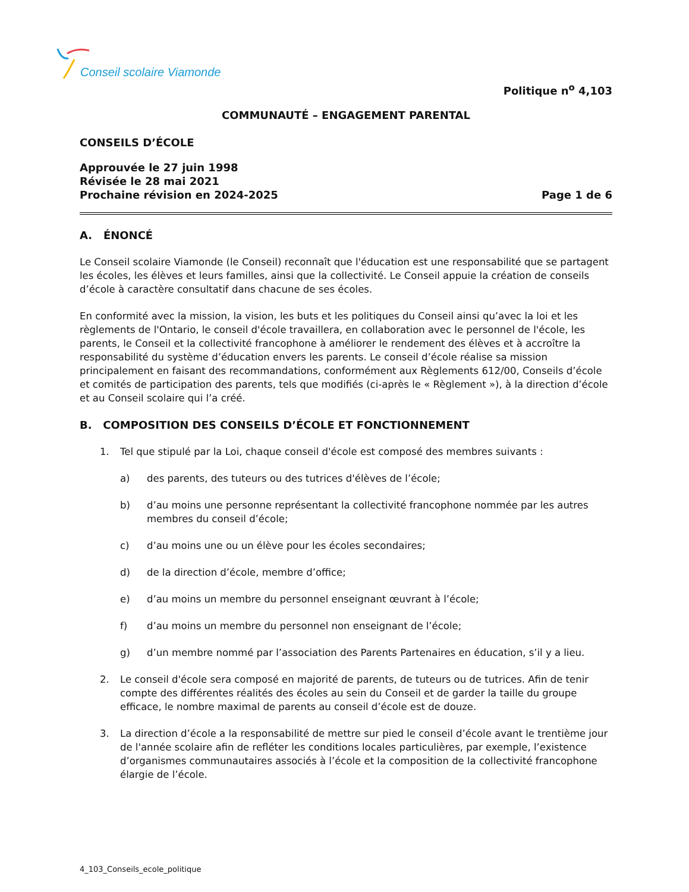Conseil scolaire Viamonde
Politique n<sup>o</sup> 4,103
COMMUNAUTÉ – ENGAGEMENT PARENTAL
CONSEILS D’ÉCOLE
Approuvée le 27 juin 1998
Révisée le 28 mai 2021
Prochaine révision en 2024-2025 Page 1 de 6
A. ÉNONCÉ
Le Conseil scolaire Viamonde (le Conseil) reconnaît que l'éducation est une responsabilité que se partagent les écoles, les élèves et leurs familles, ainsi que la collectivité. Le Conseil appuie la création de conseils d’école à caractère consultatif dans chacune de ses écoles.
En conformité avec la mission, la vision, les buts et les politiques du Conseil ainsi qu’avec la loi et les règlements de l'Ontario, le conseil d'école travaillera, en collaboration avec le personnel de l'école, les parents, le Conseil et la collectivité francophone à améliorer le rendement des élèves et à accroître la responsabilité du système d’éducation envers les parents. Le conseil d’école réalise sa mission principalement en faisant des recommandations, conformément aux Règlements 612/00, Conseils d’école et comités de participation des parents, tels que modifiés (ci-après le « Règlement »), à la direction d’école et au Conseil scolaire qui l’a créé.
B. COMPOSITION DES CONSEILS D’ÉCOLE ET FONCTIONNEMENT
1. Tel que stipulé par la Loi, chaque conseil d'école est composé des membres suivants :
a) des parents, des tuteurs ou des tutrices d'élèves de l’école;
b) d’au moins une personne représentant la collectivité francophone nommée par les autres membres du conseil d’école;
c) d’au moins une ou un élève pour les écoles secondaires;
d) de la direction d’école, membre d’office;
e) d’au moins un membre du personnel enseignant œuvrant à l’école;
f) d’au moins un membre du personnel non enseignant de l’école;
g) d’un membre nommé par l’association des Parents Partenaires en éducation, s’il y a lieu.
2. Le conseil d'école sera composé en majorité de parents, de tuteurs ou de tutrices. Afin de tenir compte des différentes réalités des écoles au sein du Conseil et de garder la taille du groupe efficace, le nombre maximal de parents au conseil d’école est de douze.
3. La direction d’école a la responsabilité de mettre sur pied le conseil d’école avant le trentième jour de l'année scolaire afin de refléter les conditions locales particulières, par exemple, l’existence d’organismes communautaires associés à l’école et la composition de la collectivité francophone élargie de l’école.
4_103_Conseils_ecole_politique